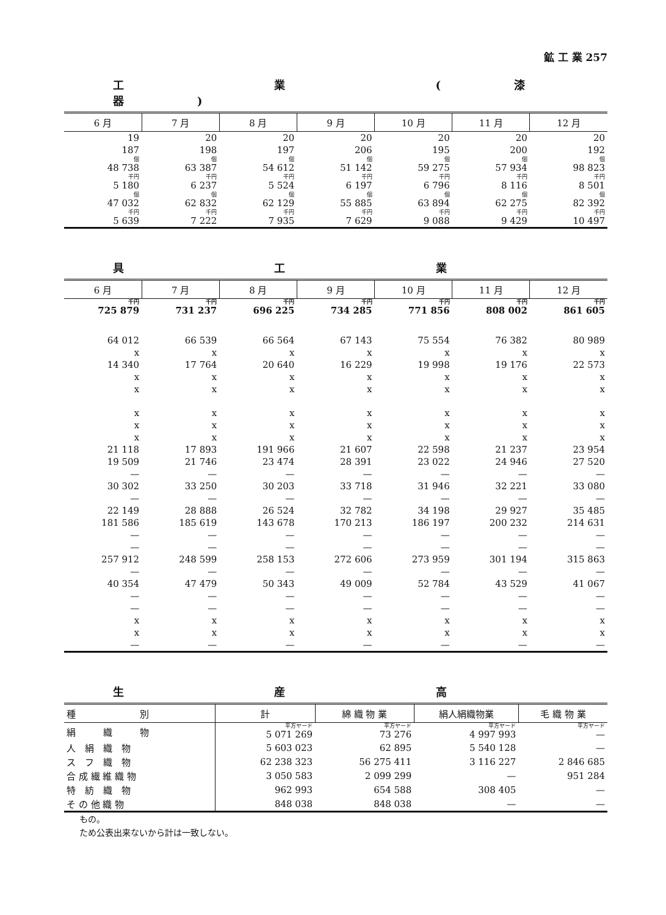鉱 工 業 257
工 業 (漆器)
| 6 月 | 7 月 | 8 月 | 9 月 | 10 月 | 11 月 | 12 月 |
| --- | --- | --- | --- | --- | --- | --- |
| 19 | 20 | 20 | 20 | 20 | 20 | 20 |
| 187 | 198 | 197 | 206 | 195 | 200 | 192 |
| 個 48 738 | 個 63 387 | 個 54 612 | 個 51 142 | 個 59 275 | 個 57 934 | 個 98 823 |
| 千円 5 180 | 千円 6 237 | 千円 5 524 | 千円 6 197 | 千円 6 796 | 千円 8 116 | 千円 8 501 |
| 個 47 032 | 個 62 832 | 個 62 129 | 個 55 885 | 個 63 894 | 個 62 275 | 個 82 392 |
| 千円 5 639 | 千円 7 222 | 千円 7 935 | 千円 7 629 | 千円 9 088 | 千円 9 429 | 千円 10 497 |
具 工 業
| 6 月 | 7 月 | 8 月 | 9 月 | 10 月 | 11 月 | 12 月 |
| --- | --- | --- | --- | --- | --- | --- |
| 千円 725 879 | 千円 731 237 | 千円 696 225 | 千円 734 285 | 千円 771 856 | 千円 808 002 | 千円 861 605 |
| 64 012 | 66 539 | 66 564 | 67 143 | 75 554 | 76 382 | 80 989 |
| x | x | x | x | x | x | x |
| 14 340 | 17 764 | 20 640 | 16 229 | 19 998 | 19 176 | 22 573 |
| x | x | x | x | x | x | x |
| x | x | x | x | x | x | x |
| x | x | x | x | x | x | x |
| x | x | x | x | x | x | x |
| x | x | x | x | x | x | x |
| 21 118 | 17 893 | 191 966 | 21 607 | 22 598 | 21 237 | 23 954 |
| 19 509 | 21 746 | 23 474 | 28 391 | 23 022 | 24 946 | 27 520 |
| — | — | — | — | — | — | — |
| 30 302 | 33 250 | 30 203 | 33 718 | 31 946 | 32 221 | 33 080 |
| — | — | — | — | — | — | — |
| 22 149 | 28 888 | 26 524 | 32 782 | 34 198 | 29 927 | 35 485 |
| 181 586 | 185 619 | 143 678 | 170 213 | 186 197 | 200 232 | 214 631 |
| — | — | — | — | — | — | — |
| — | — | — | — | — | — | — |
| 257 912 | 248 599 | 258 153 | 272 606 | 273 959 | 301 194 | 315 863 |
| — | — | — | — | — | — | — |
| 40 354 | 47 479 | 50 343 | 49 009 | 52 784 | 43 529 | 41 067 |
| — | — | — | — | — | — | — |
| — | — | — | — | — | — | — |
| x | x | x | x | x | x | x |
| x | x | x | x | x | x | x |
| — | — | — | — | — | — | — |
生 産 高
| 種 別 | 計 | 綿 織 物 業 | 絹人絹織物業 | 毛 織 物 業 |
| --- | --- | --- | --- | --- |
| 絹 織 物 | 平方ヤード 5 071 269 | 平方ヤード 73 276 | 平方ヤード 4 997 993 | 平方ヤード — |
| 人 絹 織 物 | 5 603 023 | 62 895 | 5 540 128 | — |
| ス フ 織 物 | 62 238 323 | 56 275 411 | 3 116 227 | 2 846 685 |
| 合 成 繊 維 織 物 | 3 050 583 | 2 099 299 | — | 951 284 |
| 特 紡 織 物 | 962 993 | 654 588 | 308 405 | — |
| そ の 他 織 物 | 848 038 | 848 038 | — | — |
もの。
ため公表出来ないから計は一致しない。